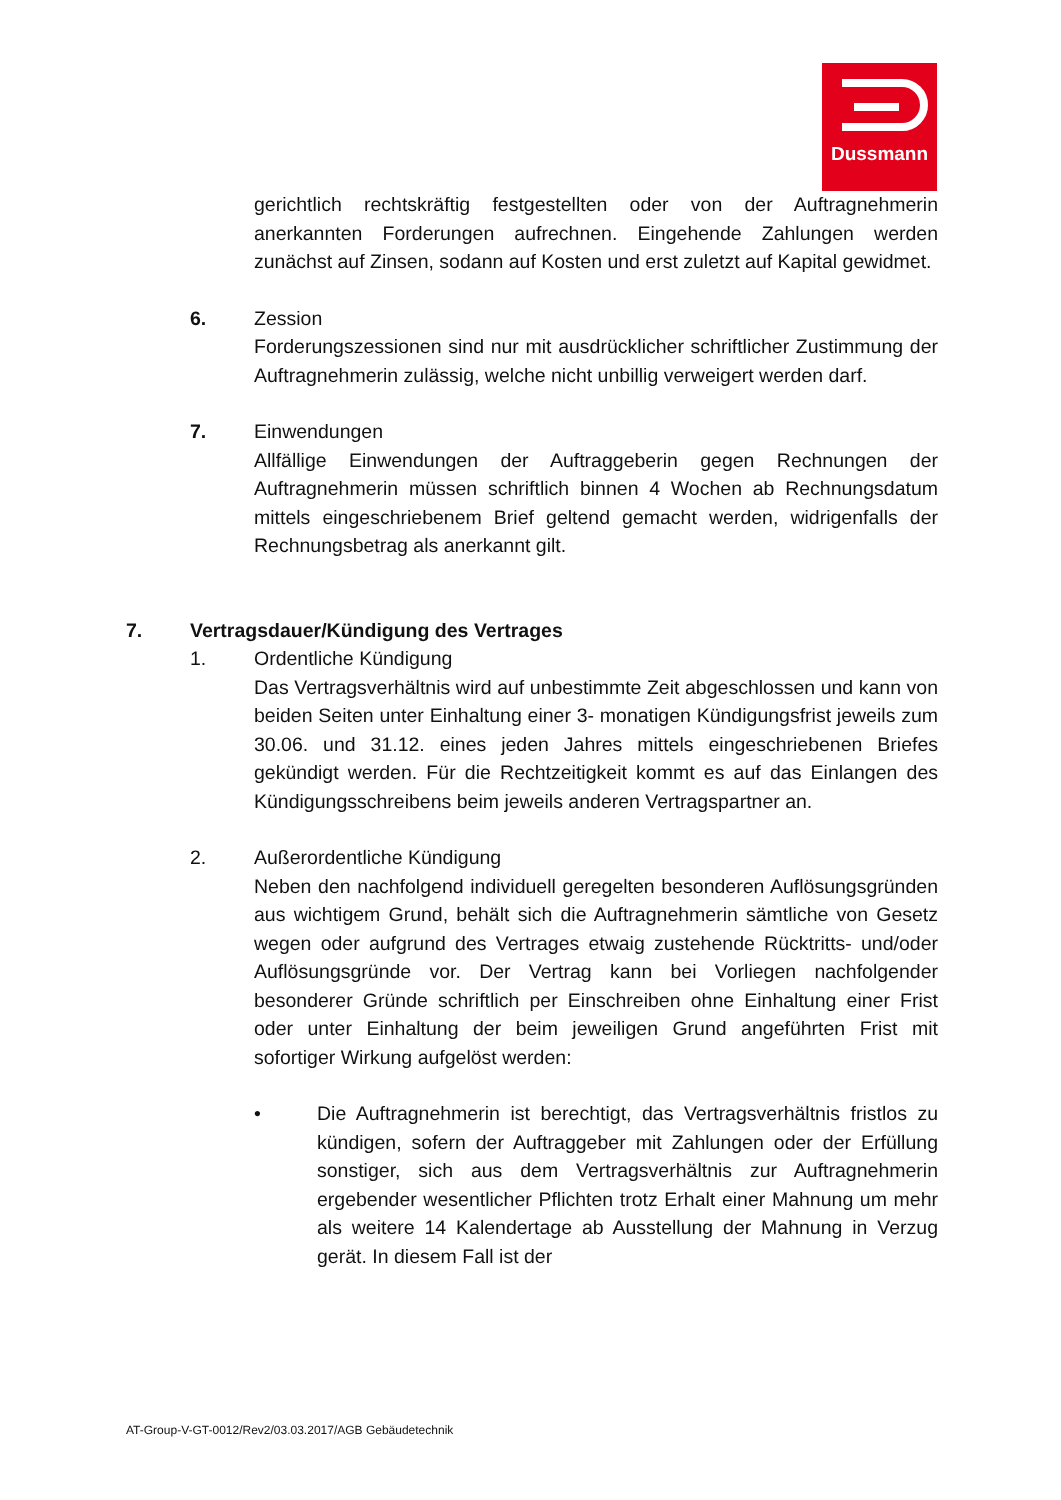Dussmann
gerichtlich rechtskräftig festgestellten oder von der Auftragnehmerin anerkannten Forderungen aufrechnen. Eingehende Zahlungen werden zunächst auf Zinsen, sodann auf Kosten und erst zuletzt auf Kapital gewidmet.
6. Zession
Forderungszessionen sind nur mit ausdrücklicher schriftlicher Zustimmung der Auftragnehmerin zulässig, welche nicht unbillig verweigert werden darf.
7. Einwendungen
Allfällige Einwendungen der Auftraggeberin gegen Rechnungen der Auftragnehmerin müssen schriftlich binnen 4 Wochen ab Rechnungsdatum mittels eingeschriebenem Brief geltend gemacht werden, widrigenfalls der Rechnungsbetrag als anerkannt gilt.
7. Vertragsdauer/Kündigung des Vertrages
1. Ordentliche Kündigung
Das Vertragsverhältnis wird auf unbestimmte Zeit abgeschlossen und kann von beiden Seiten unter Einhaltung einer 3- monatigen Kündigungsfrist jeweils zum 30.06. und 31.12. eines jeden Jahres mittels eingeschriebenen Briefes gekündigt werden. Für die Rechtzeitigkeit kommt es auf das Einlangen des Kündigungsschreibens beim jeweils anderen Vertragspartner an.
2. Außerordentliche Kündigung
Neben den nachfolgend individuell geregelten besonderen Auflösungsgründen aus wichtigem Grund, behält sich die Auftragnehmerin sämtliche von Gesetz wegen oder aufgrund des Vertrages etwaig zustehende Rücktritts- und/oder Auflösungsgründe vor. Der Vertrag kann bei Vorliegen nachfolgender besonderer Gründe schriftlich per Einschreiben ohne Einhaltung einer Frist oder unter Einhaltung der beim jeweiligen Grund angeführten Frist mit sofortiger Wirkung aufgelöst werden:
• Die Auftragnehmerin ist berechtigt, das Vertragsverhältnis fristlos zu kündigen, sofern der Auftraggeber mit Zahlungen oder der Erfüllung sonstiger, sich aus dem Vertragsverhältnis zur Auftragnehmerin ergebender wesentlicher Pflichten trotz Erhalt einer Mahnung um mehr als weitere 14 Kalendertage ab Ausstellung der Mahnung in Verzug gerät. In diesem Fall ist der
AT-Group-V-GT-0012/Rev2/03.03.2017/AGB Gebäudetechnik